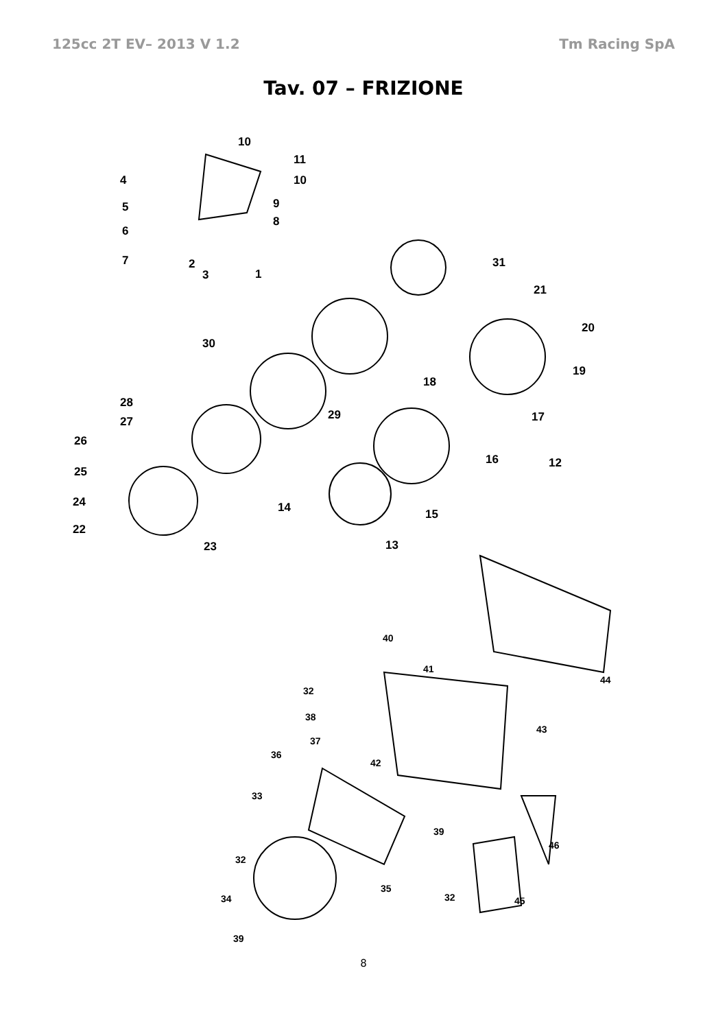125cc 2T EV– 2013 V 1.2 Tm Racing SpA
Tav. 07 – FRIZIONE
10
11
10
9
8
4
5
6
7
2
3
1
31
21
20
19
18
17
30
29
28
27
26
25
16
12
24
14
15
22
23
13
40
41
32
44
38
43
37
36
42
33
39
46
32
35
34
32
45
39
8